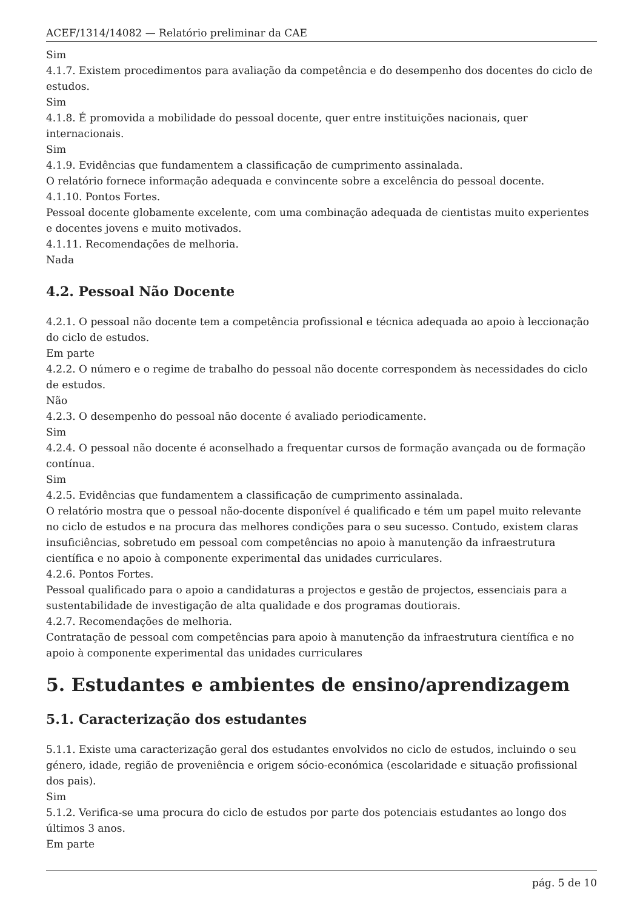ACEF/1314/14082 — Relatório preliminar da CAE
Sim
4.1.7. Existem procedimentos para avaliação da competência e do desempenho dos docentes do ciclo de estudos.
Sim
4.1.8. É promovida a mobilidade do pessoal docente, quer entre instituições nacionais, quer internacionais.
Sim
4.1.9. Evidências que fundamentem a classificação de cumprimento assinalada.
O relatório fornece informação adequada e convincente sobre a excelência do pessoal docente.
4.1.10. Pontos Fortes.
Pessoal docente globamente excelente, com uma combinação adequada de cientistas muito experientes e docentes jovens e muito motivados.
4.1.11. Recomendações de melhoria.
Nada
4.2. Pessoal Não Docente
4.2.1. O pessoal não docente tem a competência profissional e técnica adequada ao apoio à leccionação do ciclo de estudos.
Em parte
4.2.2. O número e o regime de trabalho do pessoal não docente correspondem às necessidades do ciclo de estudos.
Não
4.2.3. O desempenho do pessoal não docente é avaliado periodicamente.
Sim
4.2.4. O pessoal não docente é aconselhado a frequentar cursos de formação avançada ou de formação contínua.
Sim
4.2.5. Evidências que fundamentem a classificação de cumprimento assinalada.
O relatório mostra que o pessoal não-docente disponível é qualificado e tém um papel muito relevante no ciclo de estudos e na procura das melhores condições para o seu sucesso. Contudo, existem claras insuficiências, sobretudo em pessoal com competências no apoio à manutenção da infraestrutura científica e no apoio à componente experimental das unidades curriculares.
4.2.6. Pontos Fortes.
Pessoal qualificado para o apoio a candidaturas a projectos e gestão de projectos, essenciais para a sustentabilidade de investigação de alta qualidade e dos programas doutiorais.
4.2.7. Recomendações de melhoria.
Contratação de pessoal com competências para apoio à manutenção da infraestrutura científica e no apoio à componente experimental das unidades curriculares
5. Estudantes e ambientes de ensino/aprendizagem
5.1. Caracterização dos estudantes
5.1.1. Existe uma caracterização geral dos estudantes envolvidos no ciclo de estudos, incluindo o seu género, idade, região de proveniência e origem sócio-económica (escolaridade e situação profissional dos pais).
Sim
5.1.2. Verifica-se uma procura do ciclo de estudos por parte dos potenciais estudantes ao longo dos últimos 3 anos.
Em parte
pág. 5 de 10